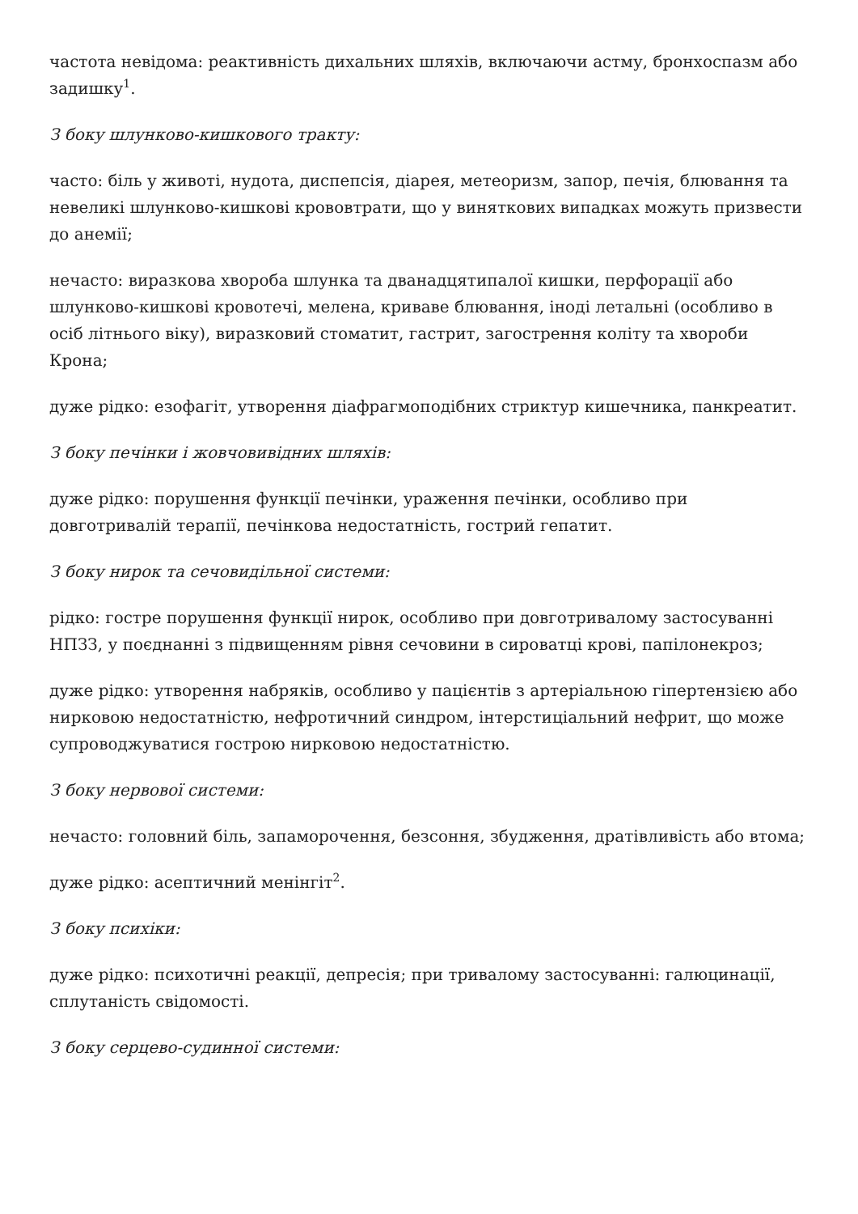частота невідома: реактивність дихальних шляхів, включаючи астму, бронхоспазм або задишку<sup>1</sup>.
З боку шлунково-кишкового тракту:
часто: біль у животі, нудота, диспепсія, діарея, метеоризм, запор, печія, блювання та невеликі шлунково-кишкові крововтрати, що у виняткових випадках можуть призвести до анемії;
нечасто: виразкова хвороба шлунка та дванадцятипалої кишки, перфорації або шлунково-кишкові кровотечі, мелена, криваве блювання, іноді летальні (особливо в осіб літнього віку), виразковий стоматит, гастрит, загострення коліту та хвороби Крона;
дуже рідко: езофагіт, утворення діафрагмоподібних стриктур кишечника, панкреатит.
З боку печінки і жовчовивідних шляхів:
дуже рідко: порушення функції печінки, ураження печінки, особливо при довготривалій терапії, печінкова недостатність, гострий гепатит.
З боку нирок та сечовидільної системи:
рідко: гостре порушення функції нирок, особливо при довготривалому застосуванні НПЗЗ, у поєднанні з підвищенням рівня сечовини в сироватці крові, папілонекроз;
дуже рідко: утворення набряків, особливо у пацієнтів з артеріальною гіпертензією або нирковою недостатністю, нефротичний синдром, інтерстиціальний нефрит, що може супроводжуватися гострою нирковою недостатністю.
З боку нервової системи:
нечасто: головний біль, запаморочення, безсоння, збудження, дратівливість або втома;
дуже рідко: асептичний менінгіт<sup>2</sup>.
З боку психіки:
дуже рідко: психотичні реакції, депресія; при тривалому застосуванні: галюцинації, сплутаність свідомості.
З боку серцево-судинної системи: